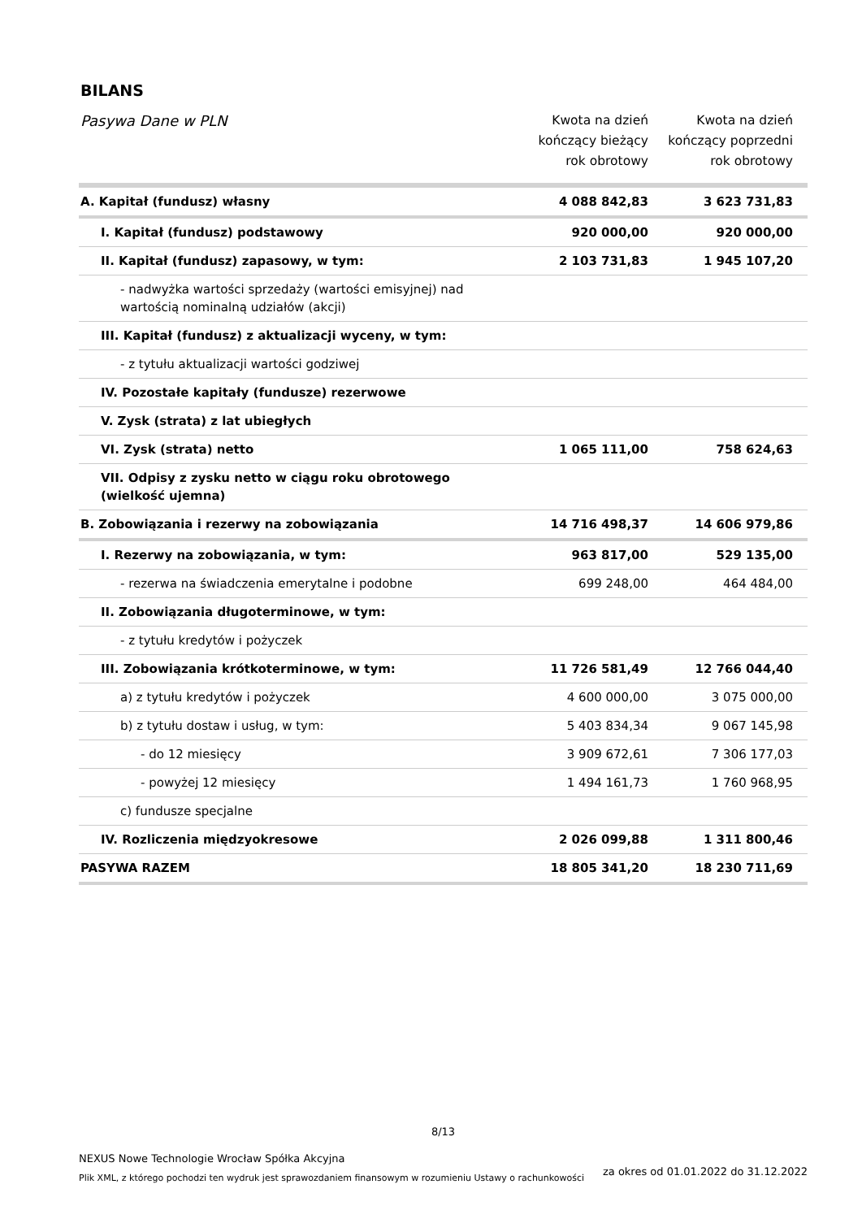BILANS
| Pasywa Dane w PLN | Kwota na dzień kończący bieżący rok obrotowy | Kwota na dzień kończący poprzedni rok obrotowy |
| --- | --- | --- |
| A. Kapitał (fundusz) własny | 4 088 842,83 | 3 623 731,83 |
| I. Kapitał (fundusz) podstawowy | 920 000,00 | 920 000,00 |
| II. Kapitał (fundusz) zapasowy, w tym: | 2 103 731,83 | 1 945 107,20 |
| - nadwyżka wartości sprzedaży (wartości emisyjnej) nad wartością nominalną udziałów (akcji) | | |
| III. Kapitał (fundusz) z aktualizacji wyceny, w tym: | | |
| - z tytułu aktualizacji wartości godziwej | | |
| IV. Pozostałe kapitały (fundusze) rezerwowe | | |
| V. Zysk (strata) z lat ubiegłych | | |
| VI. Zysk (strata) netto | 1 065 111,00 | 758 624,63 |
| VII. Odpisy z zysku netto w ciągu roku obrotowego (wielkość ujemna) | | |
| B. Zobowiązania i rezerwy na zobowiązania | 14 716 498,37 | 14 606 979,86 |
| I. Rezerwy na zobowiązania, w tym: | 963 817,00 | 529 135,00 |
| - rezerwa na świadczenia emerytalne i podobne | 699 248,00 | 464 484,00 |
| II. Zobowiązania długoterminowe, w tym: | | |
| - z tytułu kredytów i pożyczek | | |
| III. Zobowiązania krótkoterminowe, w tym: | 11 726 581,49 | 12 766 044,40 |
| a) z tytułu kredytów i pożyczek | 4 600 000,00 | 3 075 000,00 |
| b) z tytułu dostaw i usług, w tym: | 5 403 834,34 | 9 067 145,98 |
| - do 12 miesięcy | 3 909 672,61 | 7 306 177,03 |
| - powyżej 12 miesięcy | 1 494 161,73 | 1 760 968,95 |
| c) fundusze specjalne | | |
| IV. Rozliczenia międzyokresowe | 2 026 099,88 | 1 311 800,46 |
| PASYWA RAZEM | 18 805 341,20 | 18 230 711,69 |
8/13
NEXUS Nowe Technologie Wrocław Spółka Akcyjna
Plik XML, z którego pochodzi ten wydruk jest sprawozdaniem finansowym w rozumieniu Ustawy o rachunkowości
za okres od 01.01.2022 do 31.12.2022